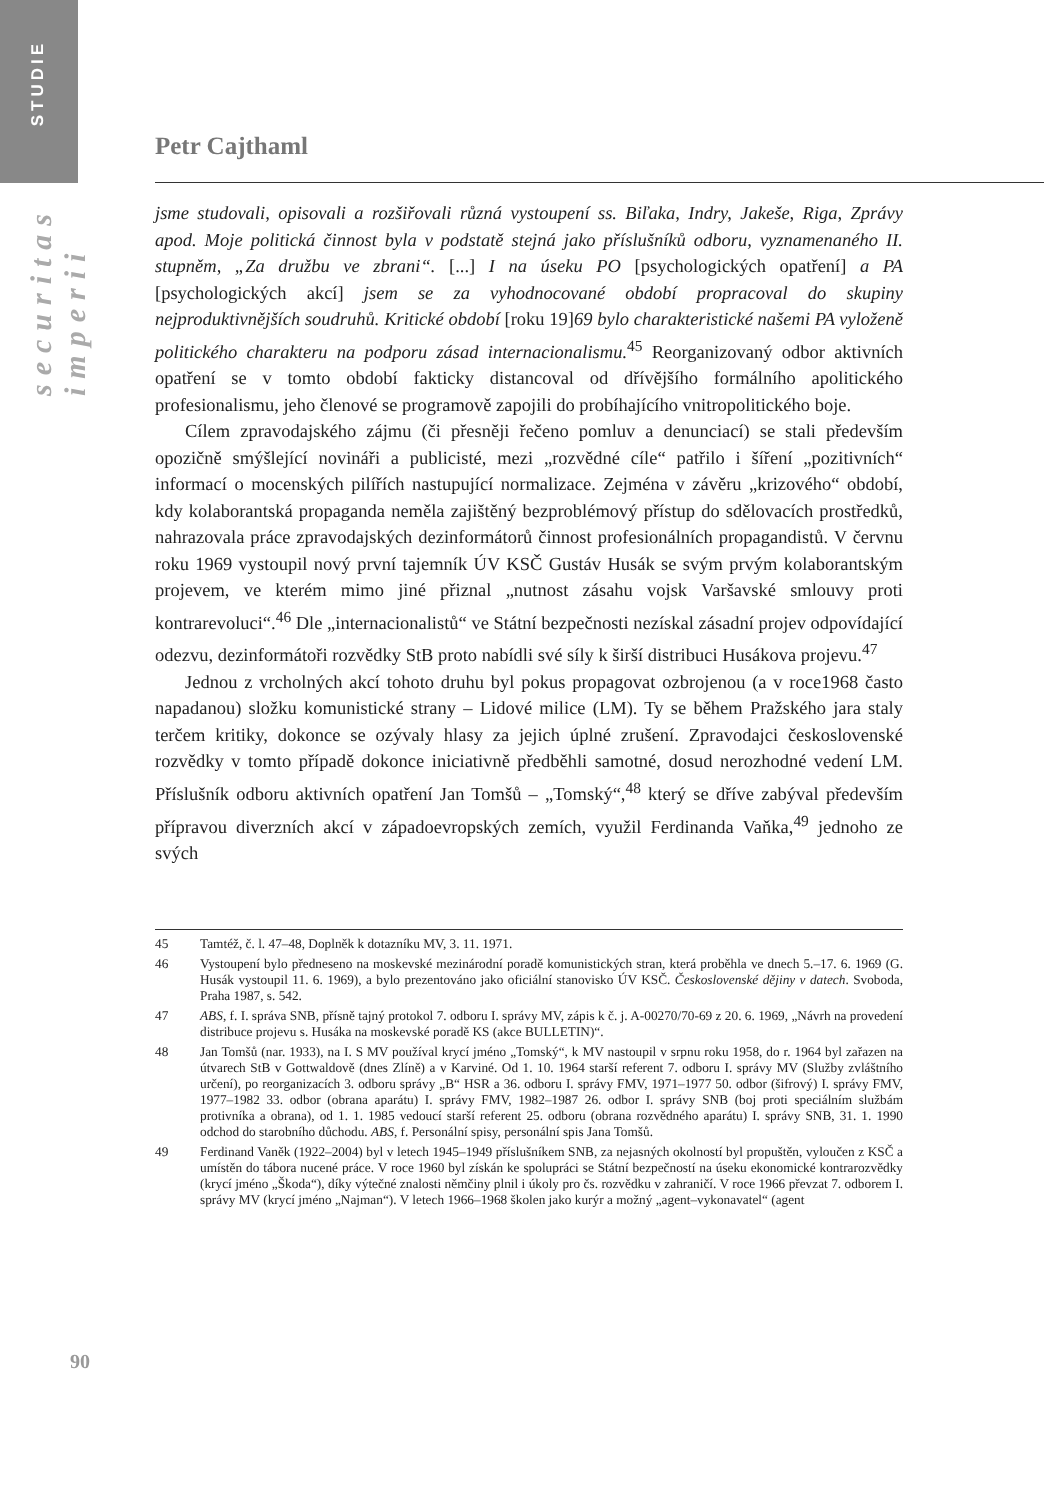STUDIE
securitas imperii
Petr Cajthaml
jsme studovali, opisovali a rozšiřovali různá vystoupení ss. Biľaka, Indry, Jakeše, Riga, Zprávy apod. Moje politická činnost byla v podstatě stejná jako příslušníků odboru, vyznamenaného II. stupněm, „Za družbu ve zbrani“. [...] I na úseku PO [psychologických opatření] a PA [psychologických akcí] jsem se za vyhodnocované období propracoval do skupiny nejproduktivnějších soudruhů. Kritické období [roku 19]69 bylo charakteristické našemi PA vyloženě politického charakteru na podporu zásad internacionalismu.<sup>45</sup> Reorganizovaný odbor aktivních opatření se v tomto období fakticky distancoval od dřívějšího formálního apolitického profesionalismu, jeho členové se programově zapojili do probíhajícího vnitropolitického boje.
Cílem zpravodajského zájmu (či přesněji řečeno pomluv a denunciací) se stali především opozičně smýšlející novináři a publicisté, mezi „rozvědné cíle“ patřilo i šíření „pozitivních“ informací o mocenských pilířích nastupující normalizace. Zejména v závěru „krizového“ období, kdy kolaborantská propaganda neměla zajištěný bezproblémový přístup do sdělovacích prostředků, nahrazovala práce zpravodajských dezinformátorů činnost profesionálních propagandistů. V červnu roku 1969 vystoupil nový první tajemník ÚV KSČ Gustáv Husák se svým prvým kolaborantským projevem, ve kterém mimo jiné přiznal „nutnost zásahu vojsk Varšavské smlouvy proti kontrarevoluci“.<sup>46</sup> Dle „internacionalistů“ ve Státní bezpečnosti nezískal zásadní projev odpovídající odezvu, dezinformátoři rozvědky StB proto nabídli své síly k širší distribuci Husákova projevu.<sup>47</sup>
Jednou z vrcholných akcí tohoto druhu byl pokus propagovat ozbrojenou (a v roce1968 často napadanou) složku komunistické strany – Lidové milice (LM). Ty se během Pražského jara staly terčem kritiky, dokonce se ozývaly hlasy za jejich úplné zrušení. Zpravodajci československé rozvědky v tomto případě dokonce iniciativně předběhli samotné, dosud nerozhodné vedení LM. Příslušník odboru aktivních opatření Jan Tomšů – „Tomský“,<sup>48</sup> který se dříve zabýval především přípravou diverzních akcí v západoevropských zemích, využil Ferdinanda Vaňka,<sup>49</sup> jednoho ze svých
45
Tamtéž, č. l. 47–48, Doplněk k dotazníku MV, 3. 11. 1971.
46
Vystoupení bylo předneseno na moskevské mezinárodní poradě komunistických stran, která proběhla ve dnech 5.–17. 6. 1969 (G. Husák vystoupil 11. 6. 1969), a bylo prezentováno jako oficiální stanovisko ÚV KSČ. Československé dějiny v datech. Svoboda, Praha 1987, s. 542.
47
ABS, f. I. správa SNB, přísně tajný protokol 7. odboru I. správy MV, zápis k č. j. A-00270/70-69 z 20. 6. 1969, „Návrh na provedení distribuce projevu s. Husáka na moskevské poradě KS (akce BULLETIN)“.
48
Jan Tomšů (nar. 1933), na I. S MV používal krycí jméno „Tomský“, k MV nastoupil v srpnu roku 1958, do r. 1964 byl zařazen na útvarech StB v Gottwaldově (dnes Zlíně) a v Karviné. Od 1. 10. 1964 starší referent 7. odboru I. správy MV (Služby zvláštního určení), po reorganizacích 3. odboru správy „B“ HSR a 36. odboru I. správy FMV, 1971–1977 50. odbor (šifrový) I. správy FMV, 1977–1982 33. odbor (obrana aparátu) I. správy FMV, 1982–1987 26. odbor I. správy SNB (boj proti speciálním službám protivníka a obrana), od 1. 1. 1985 vedoucí starší referent 25. odboru (obrana rozvědného aparátu) I. správy SNB, 31. 1. 1990 odchod do starobního důchodu. ABS, f. Personální spisy, personální spis Jana Tomšů.
49
Ferdinand Vaněk (1922–2004) byl v letech 1945–1949 příslušníkem SNB, za nejasných okolností byl propuštěn, vyloučen z KSČ a umístěn do tábora nucené práce. V roce 1960 byl získán ke spolupráci se Státní bezpečností na úseku ekonomické kontrarozvědky (krycí jméno „Škoda“), díky výtečné znalosti němčiny plnil i úkoly pro čs. rozvědku v zahraničí. V roce 1966 převzat 7. odborem I. správy MV (krycí jméno „Najman“). V letech 1966–1968 školen jako kurýr a možný „agent–vykonavatel“ (agent
90